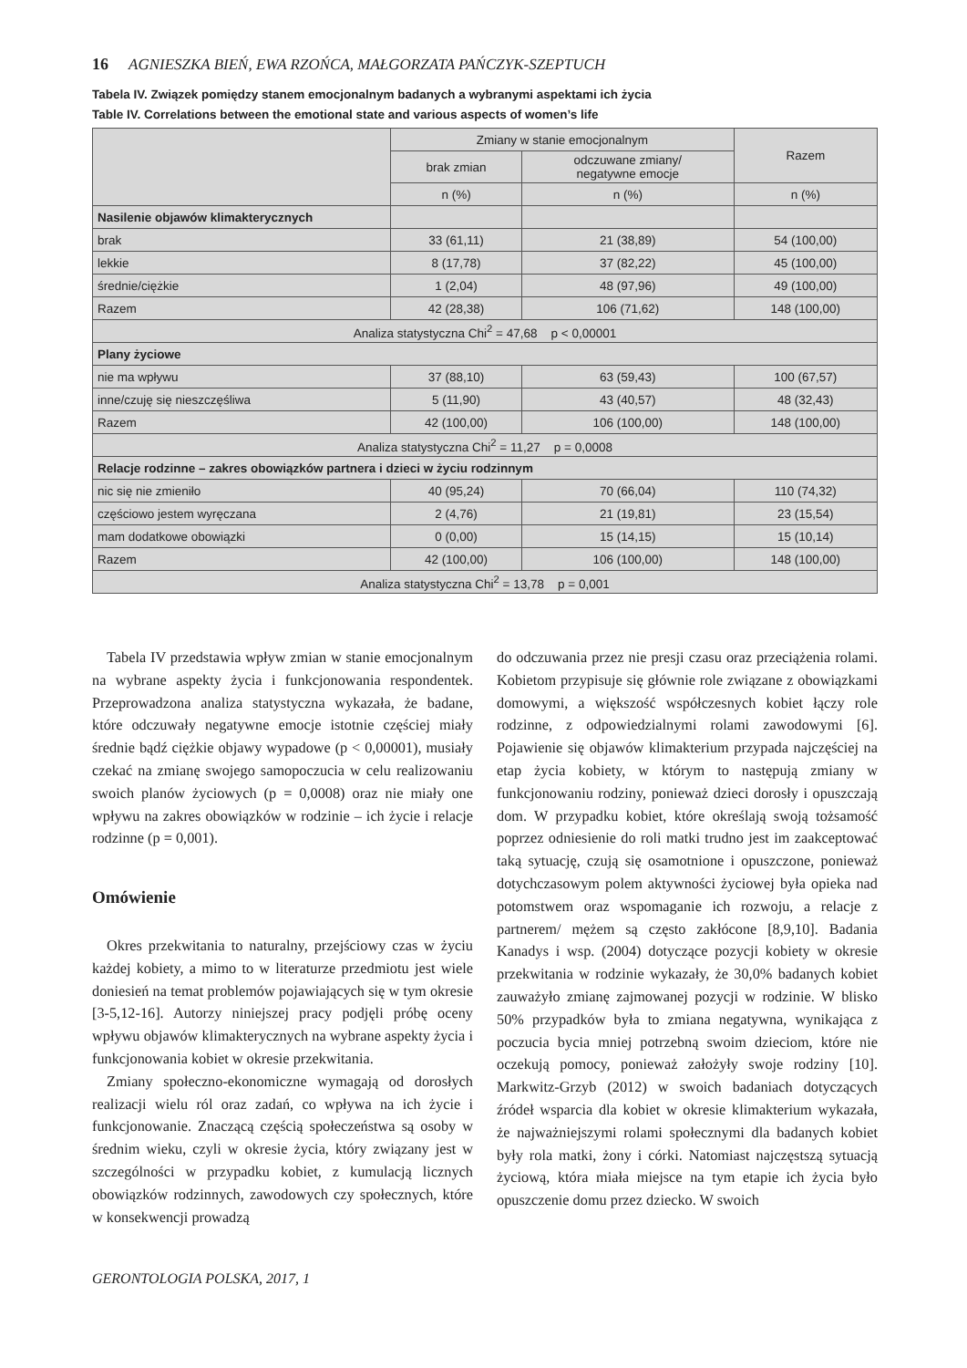16 AGNIESZKA BIEŃ, EWA RZOŃCA, MAŁGORZATA PAŃCZYK-SZEPTUCH
Tabela IV. Związek pomiędzy stanem emocjonalnym badanych a wybranymi aspektami ich życia
Table IV. Correlations between the emotional state and various aspects of women’s life
| | Zmiany w stanie emocjonalnym | | Razem |
| --- | --- | --- | --- |
| | brak zmian | odczuwane zmiany/ negatywne emocje | |
| | n (%) | n (%) | n (%) |
| Nasilenie objawów klimakterycznych | | | |
| brak | 33 (61,11) | 21 (38,89) | 54 (100,00) |
| lekkie | 8 (17,78) | 37 (82,22) | 45 (100,00) |
| średnie/ciężkie | 1 (2,04) | 48 (97,96) | 49 (100,00) |
| Razem | 42 (28,38) | 106 (71,62) | 148 (100,00) |
| Analiza statystyczna Chi<sup>2</sup> = 47,68 p < 0,00001 | | | |
| Plany życiowe | | | |
| nie ma wpływu | 37 (88,10) | 63 (59,43) | 100 (67,57) |
| inne/czuję się nieszczęśliwa | 5 (11,90) | 43 (40,57) | 48 (32,43) |
| Razem | 42 (100,00) | 106 (100,00) | 148 (100,00) |
| Analiza statystyczna Chi<sup>2</sup> = 11,27 p = 0,0008 | | | |
| Relacje rodzinne – zakres obowiązków partnera i dzieci w życiu rodzinnym | | | |
| nic się nie zmieniło | 40 (95,24) | 70 (66,04) | 110 (74,32) |
| częściowo jestem wyręczana | 2 (4,76) | 21 (19,81) | 23 (15,54) |
| mam dodatkowe obowiązki | 0 (0,00) | 15 (14,15) | 15 (10,14) |
| Razem | 42 (100,00) | 106 (100,00) | 148 (100,00) |
| Analiza statystyczna Chi<sup>2</sup> = 13,78 p = 0,001 | | | |
Tabela IV przedstawia wpływ zmian w stanie emocjonalnym na wybrane aspekty życia i funkcjonowania respondentek. Przeprowadzona analiza statystyczna wykazała, że badane, które odczuwały negatywne emocje istotnie częściej miały średnie bądź ciężkie objawy wypadowe (p < 0,00001), musiały czekać na zmianę swojego samopoczucia w celu realizowaniu swoich planów życiowych (p = 0,0008) oraz nie miały one wpływu na zakres obowiązków w rodzinie – ich życie i relacje rodzinne (p = 0,001).
Omówienie
Okres przekwitania to naturalny, przejściowy czas w życiu każdej kobiety, a mimo to w literaturze przedmiotu jest wiele doniesień na temat problemów pojawiających się w tym okresie [3-5,12-16]. Autorzy niniejszej pracy podjęli próbę oceny wpływu objawów klimakterycznych na wybrane aspekty życia i funkcjonowania kobiet w okresie przekwitania.
Zmiany społeczno-ekonomiczne wymagają od dorosłych realizacji wielu ról oraz zadań, co wpływa na ich życie i funkcjonowanie. Znaczącą częścią społeczeństwa są osoby w średnim wieku, czyli w okresie życia, który związany jest w szczególności w przypadku kobiet, z kumulacją licznych obowiązków rodzinnych, zawodowych czy społecznych, które w konsekwencji prowadzą
do odczuwania przez nie presji czasu oraz przeciążenia rolami. Kobietom przypisuje się głównie role związane z obowiązkami domowymi, a większość współczesnych kobiet łączy role rodzinne, z odpowiedzialnymi rolami zawodowymi [6]. Pojawienie się objawów klimakterium przypada najczęściej na etap życia kobiety, w którym to następują zmiany w funkcjonowaniu rodziny, ponieważ dzieci dorosły i opuszczają dom. W przypadku kobiet, które określają swoją tożsamość poprzez odniesienie do roli matki trudno jest im zaakceptować taką sytuację, czują się osamotnione i opuszczone, ponieważ dotychczasowym polem aktywności życiowej była opieka nad potomstwem oraz wspomaganie ich rozwoju, a relacje z partnerem/ mężem są często zakłócone [8,9,10]. Badania Kanadys i wsp. (2004) dotyczące pozycji kobiety w okresie przekwitania w rodzinie wykazały, że 30,0% badanych kobiet zauważyło zmianę zajmowanej pozycji w rodzinie. W blisko 50% przypadków była to zmiana negatywna, wynikająca z poczucia bycia mniej potrzebną swoim dzieciom, które nie oczekują pomocy, ponieważ założyły swoje rodziny [10]. Markwitz-Grzyb (2012) w swoich badaniach dotyczących źródeł wsparcia dla kobiet w okresie klimakterium wykazała, że najważniejszymi rolami społecznymi dla badanych kobiet były rola matki, żony i córki. Natomiast najczęstszą sytuacją życiową, która miała miejsce na tym etapie ich życia było opuszczenie domu przez dziecko. W swoich
GERONTOLOGIA POLSKA, 2017, 1